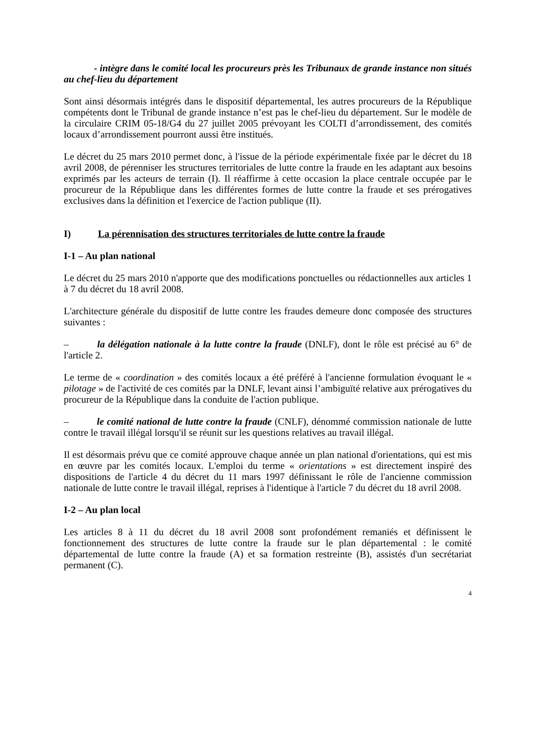- intègre dans le comité local les procureurs près les Tribunaux de grande instance non situés au chef-lieu du département
Sont ainsi désormais intégrés dans le dispositif départemental, les autres procureurs de la République compétents dont le Tribunal de grande instance n’est pas le chef-lieu du département. Sur le modèle de la circulaire CRIM 05-18/G4 du 27 juillet 2005 prévoyant les COLTI d’arrondissement, des comités locaux d’arrondissement pourront aussi être institués.
Le décret du 25 mars 2010 permet donc, à l'issue de la période expérimentale fixée par le décret du 18 avril 2008, de pérenniser les structures territoriales de lutte contre la fraude en les adaptant aux besoins exprimés par les acteurs de terrain (I). Il réaffirme à cette occasion la place centrale occupée par le procureur de la République dans les différentes formes de lutte contre la fraude et ses prérogatives exclusives dans la définition et l'exercice de l'action publique (II).
I) La pérennisation des structures territoriales de lutte contre la fraude
I-1 – Au plan national
Le décret du 25 mars 2010 n'apporte que des modifications ponctuelles ou rédactionnelles aux articles 1 à 7 du décret du 18 avril 2008.
L'architecture générale du dispositif de lutte contre les fraudes demeure donc composée des structures suivantes :
– la délégation nationale à la lutte contre la fraude (DNLF), dont le rôle est précisé au 6° de l'article 2.
Le terme de « coordination » des comités locaux a été préféré à l'ancienne formulation évoquant le « pilotage » de l'activité de ces comités par la DNLF, levant ainsi l’ambiguïté relative aux prérogatives du procureur de la République dans la conduite de l'action publique.
– le comité national de lutte contre la fraude (CNLF), dénommé commission nationale de lutte contre le travail illégal lorsqu'il se réunit sur les questions relatives au travail illégal.
Il est désormais prévu que ce comité approuve chaque année un plan national d'orientations, qui est mis en œuvre par les comités locaux. L'emploi du terme « orientations » est directement inspiré des dispositions de l'article 4 du décret du 11 mars 1997 définissant le rôle de l'ancienne commission nationale de lutte contre le travail illégal, reprises à l'identique à l'article 7 du décret du 18 avril 2008.
I-2 – Au plan local
Les articles 8 à 11 du décret du 18 avril 2008 sont profondément remaniés et définissent le fonctionnement des structures de lutte contre la fraude sur le plan départemental : le comité départemental de lutte contre la fraude (A) et sa formation restreinte (B), assistés d'un secrétariat permanent (C).
4